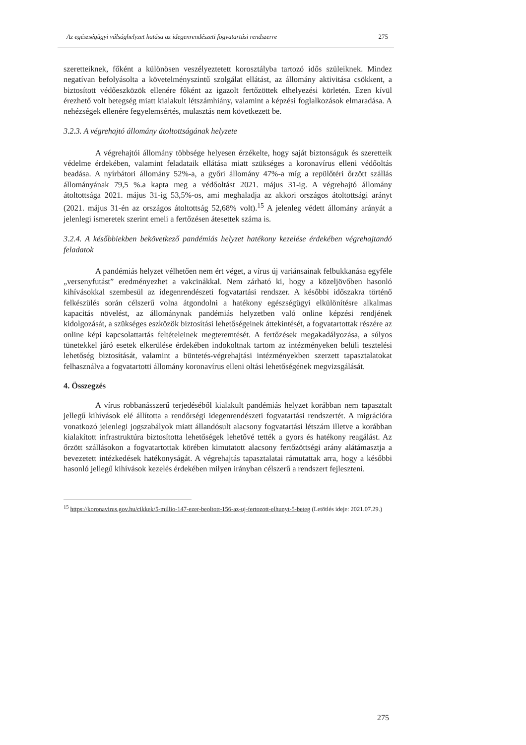Az egészségügyi válsághelyzet hatása az idegenrendészeti fogvatartási rendszerre 275
szeretteiknek, főként a különösen veszélyeztetett korosztályba tartozó idős szüleiknek. Mindez negatívan befolyásolta a követelményszintű szolgálat ellátást, az állomány aktivitása csökkent, a biztosított védőeszközök ellenére főként az igazolt fertőzöttek elhelyezési körletén. Ezen kívül érezhető volt betegség miatt kialakult létszámhiány, valamint a képzési foglalkozások elmaradása. A nehézségek ellenére fegyelemsértés, mulasztás nem következett be.
3.2.3. A végrehajtó állomány átoltottságának helyzete
A végrehajtói állomány többsége helyesen érzékelte, hogy saját biztonságuk és szeretteik védelme érdekében, valamint feladataik ellátása miatt szükséges a koronavírus elleni védőoltás beadása. A nyírbátori állomány 52%-a, a győri állomány 47%-a míg a repülőtéri őrzött szállás állományának 79,5 %.a kapta meg a védőoltást 2021. május 31-ig. A végrehajtó állomány átoltottsága 2021. május 31-ig 53,5%-os, ami meghaladja az akkori országos átoltottsági arányt (2021. május 31-én az országos átoltottság 52,68% volt).<sup>15</sup> A jelenleg védett állomány arányát a jelenlegi ismeretek szerint emeli a fertőzésen átesettek száma is.
3.2.4. A későbbiekben bekövetkező pandémiás helyzet hatékony kezelése érdekében végrehajtandó feladatok
A pandémiás helyzet vélhetően nem ért véget, a vírus új variánsainak felbukkanása egyféle „versenyfutást” eredményezhet a vakcinákkal. Nem zárható ki, hogy a közeljövőben hasonló kihívásokkal szembesül az idegenrendészeti fogvatartási rendszer. A későbbi időszakra történő felkészülés során célszerű volna átgondolni a hatékony egészségügyi elkülönítésre alkalmas kapacitás növelést, az állománynak pandémiás helyzetben való online képzési rendjének kidolgozását, a szükséges eszközök biztosítási lehetőségeinek áttekintését, a fogvatartottak részére az online képi kapcsolattartás feltételeinek megteremtését. A fertőzések megakadályozása, a súlyos tünetekkel járó esetek elkerülése érdekében indokoltnak tartom az intézményeken belüli tesztelési lehetőség biztosítását, valamint a büntetés-végrehajtási intézményekben szerzett tapasztalatokat felhasználva a fogvatartotti állomány koronavírus elleni oltási lehetőségének megvizsgálását.
4. Összegzés
A vírus robbanásszerű terjedéséből kialakult pandémiás helyzet korábban nem tapasztalt jellegű kihívások elé állította a rendőrségi idegenrendészeti fogvatartási rendszertét. A migrációra vonatkozó jelenlegi jogszabályok miatt állandósult alacsony fogvatartási létszám illetve a korábban kialakított infrastruktúra biztosította lehetőségek lehetővé tették a gyors és hatékony reagálást. Az őrzött szállásokon a fogvatartottak körében kimutatott alacsony fertőzöttségi arány alátámasztja a bevezetett intézkedések hatékonyságát. A végrehajtás tapasztalatai rámutattak arra, hogy a későbbi hasonló jellegű kihívások kezelés érdekében milyen irányban célszerű a rendszert fejleszteni.
<sup>15</sup> https://koronavirus.gov.hu/cikkek/5-millio-147-ezer-beoltott-156-az-uj-fertozott-elhunyt-5-beteg (Letötlés ideje: 2021.07.29.)
275